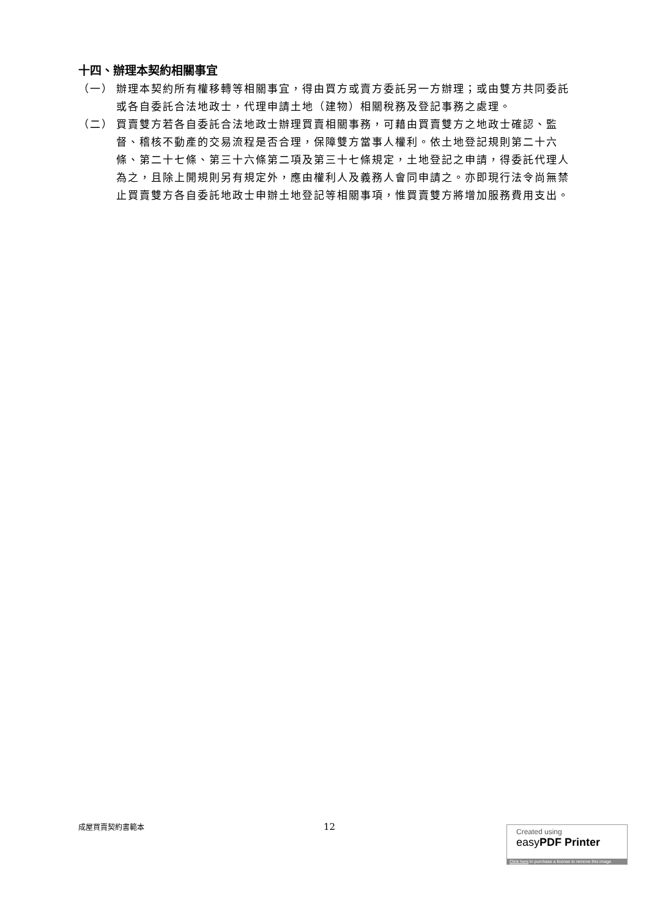十四、辦理本契約相關事宜
（一） 辦理本契約所有權移轉等相關事宜，得由買方或賣方委託另一方辦理；或由雙方共同委託或各自委託合法地政士，代理申請土地（建物）相關稅務及登記事務之處理。
（二） 買賣雙方若各自委託合法地政士辦理買賣相關事務，可藉由買賣雙方之地政士確認、監督、稽核不動產的交易流程是否合理，保障雙方當事人權利。依土地登記規則第二十六條、第二十七條、第三十六條第二項及第三十七條規定，土地登記之申請，得委託代理人為之，且除上開規則另有規定外，應由權利人及義務人會同申請之。亦即現行法令尚無禁止買賣雙方各自委託地政士申辦土地登記等相關事項，惟買賣雙方將增加服務費用支出。
成屋買賣契約書範本 12
Created using
easyPDF Printer
Click here to purchase a license to remove this image